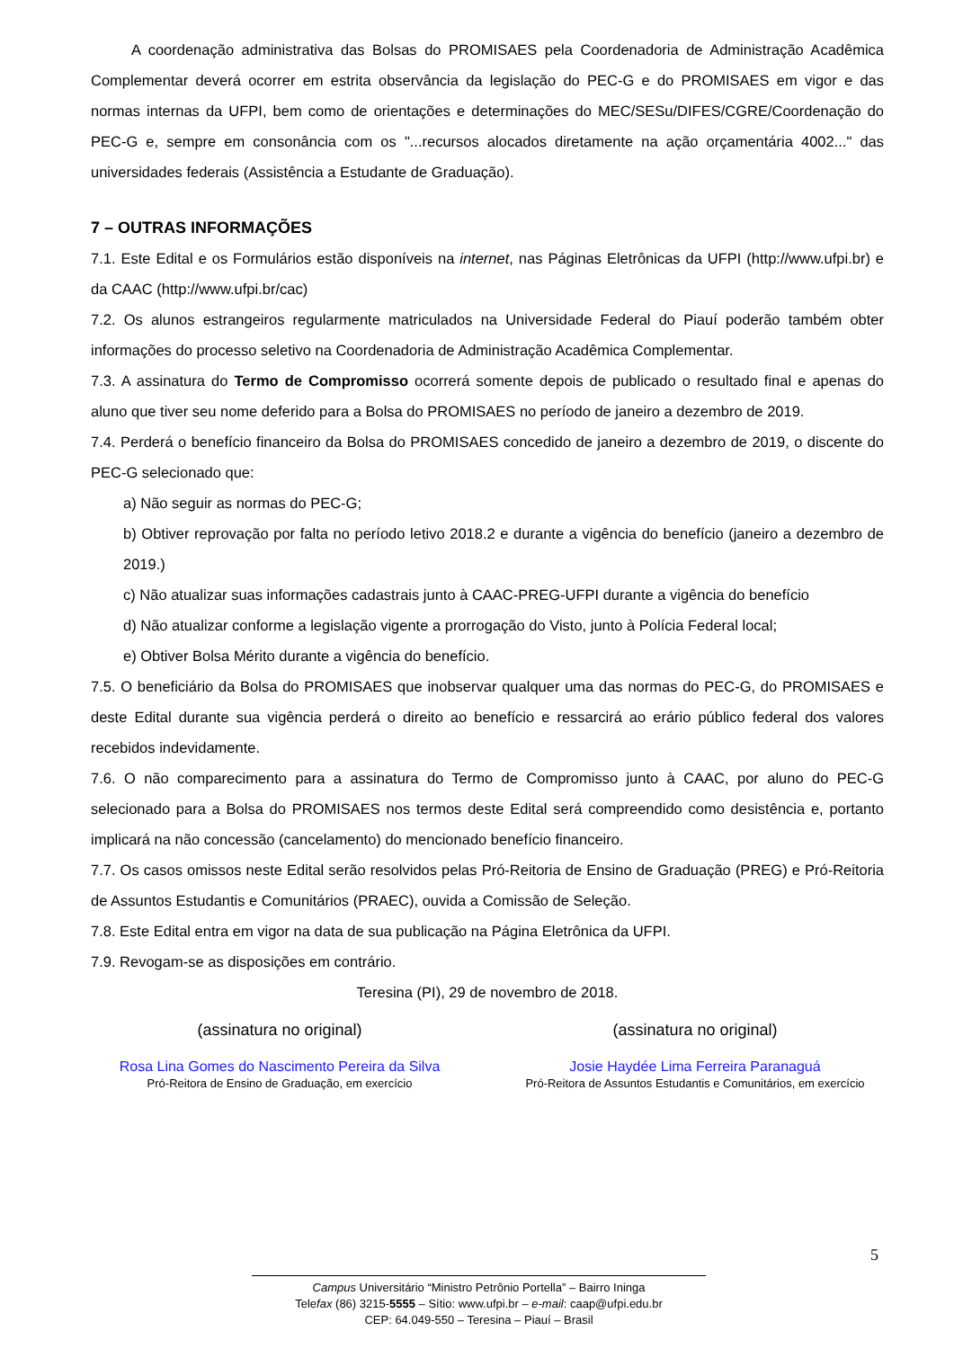A coordenação administrativa das Bolsas do PROMISAES pela Coordenadoria de Administração Acadêmica Complementar deverá ocorrer em estrita observância da legislação do PEC-G e do PROMISAES em vigor e das normas internas da UFPI, bem como de orientações e determinações do MEC/SESu/DIFES/CGRE/Coordenação do PEC-G e, sempre em consonância com os "...recursos alocados diretamente na ação orçamentária 4002..." das universidades federais (Assistência a Estudante de Graduação).
7 – OUTRAS INFORMAÇÕES
7.1. Este Edital e os Formulários estão disponíveis na internet, nas Páginas Eletrônicas da UFPI (http://www.ufpi.br) e da CAAC (http://www.ufpi.br/cac)
7.2. Os alunos estrangeiros regularmente matriculados na Universidade Federal do Piauí poderão também obter informações do processo seletivo na Coordenadoria de Administração Acadêmica Complementar.
7.3. A assinatura do Termo de Compromisso ocorrerá somente depois de publicado o resultado final e apenas do aluno que tiver seu nome deferido para a Bolsa do PROMISAES no período de janeiro a dezembro de 2019.
7.4. Perderá o benefício financeiro da Bolsa do PROMISAES concedido de janeiro a dezembro de 2019, o discente do PEC-G selecionado que:
a) Não seguir as normas do PEC-G;
b) Obtiver reprovação por falta no período letivo 2018.2 e durante a vigência do benefício (janeiro a dezembro de 2019.)
c) Não atualizar suas informações cadastrais junto à CAAC-PREG-UFPI durante a vigência do benefício
d) Não atualizar conforme a legislação vigente a prorrogação do Visto, junto à Polícia Federal local;
e) Obtiver Bolsa Mérito durante a vigência do benefício.
7.5. O beneficiário da Bolsa do PROMISAES que inobservar qualquer uma das normas do PEC-G, do PROMISAES e deste Edital durante sua vigência perderá o direito ao benefício e ressarcirá ao erário público federal dos valores recebidos indevidamente.
7.6. O não comparecimento para a assinatura do Termo de Compromisso junto à CAAC, por aluno do PEC-G selecionado para a Bolsa do PROMISAES nos termos deste Edital será compreendido como desistência e, portanto implicará na não concessão (cancelamento) do mencionado benefício financeiro.
7.7. Os casos omissos neste Edital serão resolvidos pelas Pró-Reitoria de Ensino de Graduação (PREG) e Pró-Reitoria de Assuntos Estudantis e Comunitários (PRAEC), ouvida a Comissão de Seleção.
7.8. Este Edital entra em vigor na data de sua publicação na Página Eletrônica da UFPI.
7.9. Revogam-se as disposições em contrário.
Teresina (PI), 29 de novembro de 2018.
(assinatura no original)
Rosa Lina Gomes do Nascimento Pereira da Silva
Pró-Reitora de Ensino de Graduação, em exercício
(assinatura no original)
Josie Haydée Lima Ferreira Paranaguá
Pró-Reitora de Assuntos Estudantis e Comunitários, em exercício
5
Campus Universitário “Ministro Petrônio Portella” – Bairro Ininga
Telefax (86) 3215-5555 – Sítio: www.ufpi.br – e-mail: caap@ufpi.edu.br
CEP: 64.049-550 – Teresina – Piauí – Brasil